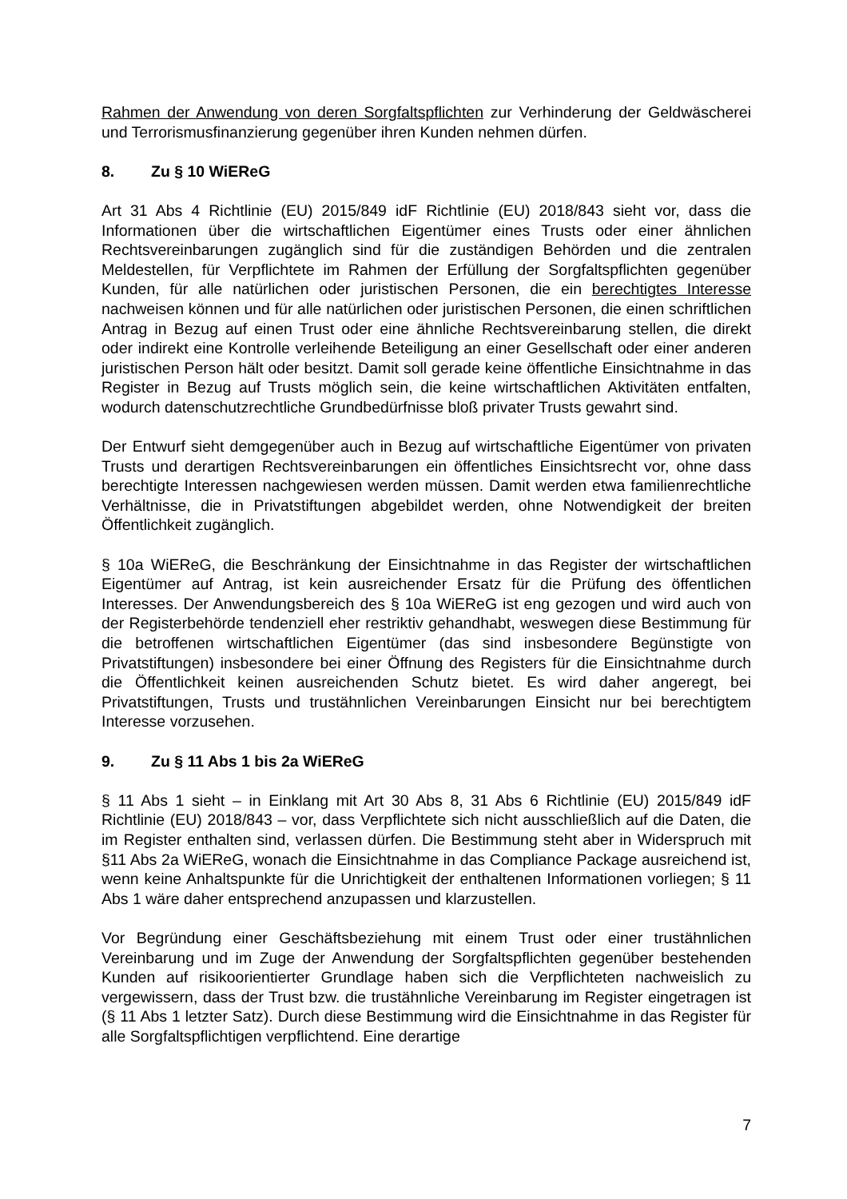Rahmen der Anwendung von deren Sorgfaltspflichten zur Verhinderung der Geldwäscherei und Terrorismusfinanzierung gegenüber ihren Kunden nehmen dürfen.
8. Zu § 10 WiEReG
Art 31 Abs 4 Richtlinie (EU) 2015/849 idF Richtlinie (EU) 2018/843 sieht vor, dass die Informationen über die wirtschaftlichen Eigentümer eines Trusts oder einer ähnlichen Rechtsvereinbarungen zugänglich sind für die zuständigen Behörden und die zentralen Meldestellen, für Verpflichtete im Rahmen der Erfüllung der Sorgfaltspflichten gegenüber Kunden, für alle natürlichen oder juristischen Personen, die ein berechtigtes Interesse nachweisen können und für alle natürlichen oder juristischen Personen, die einen schriftlichen Antrag in Bezug auf einen Trust oder eine ähnliche Rechtsvereinbarung stellen, die direkt oder indirekt eine Kontrolle verleihende Beteiligung an einer Gesellschaft oder einer anderen juristischen Person hält oder besitzt. Damit soll gerade keine öffentliche Einsichtnahme in das Register in Bezug auf Trusts möglich sein, die keine wirtschaftlichen Aktivitäten entfalten, wodurch datenschutzrechtliche Grundbedürfnisse bloß privater Trusts gewahrt sind.
Der Entwurf sieht demgegenüber auch in Bezug auf wirtschaftliche Eigentümer von privaten Trusts und derartigen Rechtsvereinbarungen ein öffentliches Einsichtsrecht vor, ohne dass berechtigte Interessen nachgewiesen werden müssen. Damit werden etwa familienrechtliche Verhältnisse, die in Privatstiftungen abgebildet werden, ohne Notwendigkeit der breiten Öffentlichkeit zugänglich.
§ 10a WiEReG, die Beschränkung der Einsichtnahme in das Register der wirtschaftlichen Eigentümer auf Antrag, ist kein ausreichender Ersatz für die Prüfung des öffentlichen Interesses. Der Anwendungsbereich des § 10a WiEReG ist eng gezogen und wird auch von der Registerbehörde tendenziell eher restriktiv gehandhabt, weswegen diese Bestimmung für die betroffenen wirtschaftlichen Eigentümer (das sind insbesondere Begünstigte von Privatstiftungen) insbesondere bei einer Öffnung des Registers für die Einsichtnahme durch die Öffentlichkeit keinen ausreichenden Schutz bietet. Es wird daher angeregt, bei Privatstiftungen, Trusts und trustähnlichen Vereinbarungen Einsicht nur bei berechtigtem Interesse vorzusehen.
9. Zu § 11 Abs 1 bis 2a WiEReG
§ 11 Abs 1 sieht – in Einklang mit Art 30 Abs 8, 31 Abs 6 Richtlinie (EU) 2015/849 idF Richtlinie (EU) 2018/843 – vor, dass Verpflichtete sich nicht ausschließlich auf die Daten, die im Register enthalten sind, verlassen dürfen. Die Bestimmung steht aber in Widerspruch mit §11 Abs 2a WiEReG, wonach die Einsichtnahme in das Compliance Package ausreichend ist, wenn keine Anhaltspunkte für die Unrichtigkeit der enthaltenen Informationen vorliegen; § 11 Abs 1 wäre daher entsprechend anzupassen und klarzustellen.
Vor Begründung einer Geschäftsbeziehung mit einem Trust oder einer trustähnlichen Vereinbarung und im Zuge der Anwendung der Sorgfaltspflichten gegenüber bestehenden Kunden auf risikoorientierter Grundlage haben sich die Verpflichteten nachweislich zu vergewissern, dass der Trust bzw. die trustähnliche Vereinbarung im Register eingetragen ist (§ 11 Abs 1 letzter Satz). Durch diese Bestimmung wird die Einsichtnahme in das Register für alle Sorgfaltspflichtigen verpflichtend. Eine derartige
7